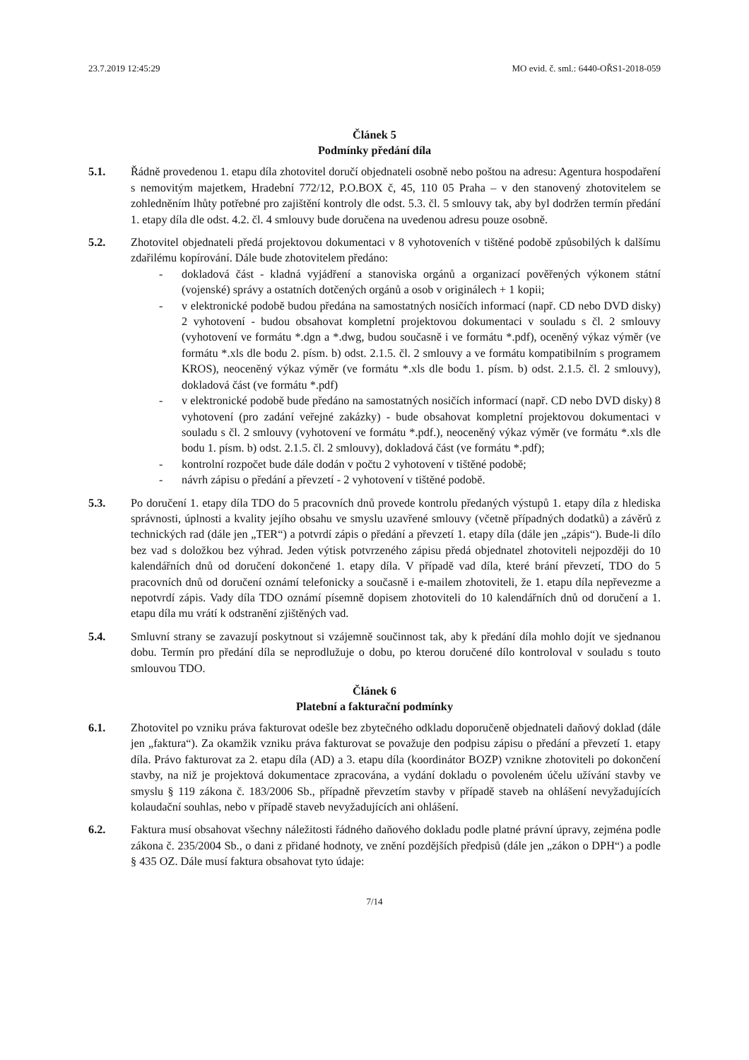23.7.2019 12:45:29 MO evid. č. sml.: 6440-OŘS1-2018-059
Článek 5
Podmínky předání díla
5.1. Řádně provedenou 1. etapu díla zhotovitel doručí objednateli osobně nebo poštou na adresu: Agentura hospodaření s nemovitým majetkem, Hradební 772/12, P.O.BOX č, 45, 110 05 Praha – v den stanovený zhotovitelem se zohledněním lhůty potřebné pro zajištění kontroly dle odst. 5.3. čl. 5 smlouvy tak, aby byl dodržen termín předání 1. etapy díla dle odst. 4.2. čl. 4 smlouvy bude doručena na uvedenou adresu pouze osobně.
5.2. Zhotovitel objednateli předá projektovou dokumentaci v 8 vyhotoveních v tištěné podobě způsobilých k dalšímu zdařilému kopírování. Dále bude zhotovitelem předáno:
- dokladová část - kladná vyjádření a stanoviska orgánů a organizací pověřených výkonem státní (vojenské) správy a ostatních dotčených orgánů a osob v originálech + 1 kopii;
- v elektronické podobě budou předána na samostatných nosičích informací (např. CD nebo DVD disky) 2 vyhotovení - budou obsahovat kompletní projektovou dokumentaci v souladu s čl. 2 smlouvy (vyhotovení ve formátu *.dgn a *.dwg, budou současně i ve formátu *.pdf), oceněný výkaz výměr (ve formátu *.xls dle bodu 2. písm. b) odst. 2.1.5. čl. 2 smlouvy a ve formátu kompatibilním s programem KROS), neoceněný výkaz výměr (ve formátu *.xls dle bodu 1. písm. b) odst. 2.1.5. čl. 2 smlouvy), dokladová část (ve formátu *.pdf)
- v elektronické podobě bude předáno na samostatných nosičích informací (např. CD nebo DVD disky) 8 vyhotovení (pro zadání veřejné zakázky) - bude obsahovat kompletní projektovou dokumentaci v souladu s čl. 2 smlouvy (vyhotovení ve formátu *.pdf.), neoceněný výkaz výměr (ve formátu *.xls dle bodu 1. písm. b) odst. 2.1.5. čl. 2 smlouvy), dokladová část (ve formátu *.pdf);
- kontrolní rozpočet bude dále dodán v počtu 2 vyhotovení v tištěné podobě;
- návrh zápisu o předání a převzetí - 2 vyhotovení v tištěné podobě.
5.3. Po doručení 1. etapy díla TDO do 5 pracovních dnů provede kontrolu předaných výstupů 1. etapy díla z hlediska správnosti, úplnosti a kvality jejího obsahu ve smyslu uzavřené smlouvy (včetně případných dodatků) a závěrů z technických rad (dále jen „TER“) a potvrdí zápis o předání a převzetí 1. etapy díla (dále jen „zápis“). Bude-li dílo bez vad s doložkou bez výhrad. Jeden výtisk potvrzeného zápisu předá objednatel zhotoviteli nejpozději do 10 kalendářních dnů od doručení dokončené 1. etapy díla. V případě vad díla, které brání převzetí, TDO do 5 pracovních dnů od doručení oznámí telefonicky a současně i e-mailem zhotoviteli, že 1. etapu díla nepřevezme a nepotvrdí zápis. Vady díla TDO oznámí písemně dopisem zhotoviteli do 10 kalendářních dnů od doručení a 1. etapu díla mu vrátí k odstranění zjištěných vad.
5.4. Smluvní strany se zavazují poskytnout si vzájemně součinnost tak, aby k předání díla mohlo dojít ve sjednanou dobu. Termín pro předání díla se neprodlužuje o dobu, po kterou doručené dílo kontroloval v souladu s touto smlouvou TDO.
Článek 6
Platební a fakturační podmínky
6.1. Zhotovitel po vzniku práva fakturovat odešle bez zbytečného odkladu doporučeně objednateli daňový doklad (dále jen „faktura“). Za okamžik vzniku práva fakturovat se považuje den podpisu zápisu o předání a převzetí 1. etapy díla. Právo fakturovat za 2. etapu díla (AD) a 3. etapu díla (koordinátor BOZP) vznikne zhotoviteli po dokončení stavby, na niž je projektová dokumentace zpracována, a vydání dokladu o povoleném účelu užívání stavby ve smyslu § 119 zákona č. 183/2006 Sb., případně převzetím stavby v případě staveb na ohlášení nevyžadujících kolaudační souhlas, nebo v případě staveb nevyžadujících ani ohlášení.
6.2. Faktura musí obsahovat všechny náležitosti řádného daňového dokladu podle platné právní úpravy, zejména podle zákona č. 235/2004 Sb., o dani z přidané hodnoty, ve znění pozdějších předpisů (dále jen „zákon o DPH“) a podle § 435 OZ. Dále musí faktura obsahovat tyto údaje:
7/14